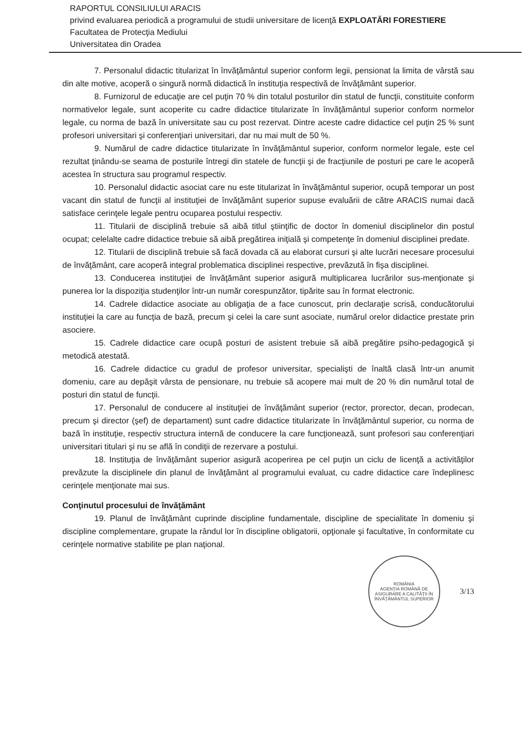RAPORTUL CONSILIULUI ARACIS
privind evaluarea periodică a programului de studii universitare de licenţă EXPLOATĂRI FORESTIERE
Facultatea de Protecţia Mediului
Universitatea din Oradea
7. Personalul didactic titularizat în învăţământul superior conform legii, pensionat la limita de vârstă sau din alte motive, acoperă o singură normă didactică în instituţia respectivă de învăţământ superior.
8. Furnizorul de educaţie are cel puţin 70 % din totalul posturilor din statul de funcţii, constituite conform normativelor legale, sunt acoperite cu cadre didactice titularizate în învăţământul superior conform normelor legale, cu norma de bază în universitate sau cu post rezervat. Dintre aceste cadre didactice cel puţin 25 % sunt profesori universitari şi conferenţiari universitari, dar nu mai mult de 50 %.
9. Numărul de cadre didactice titularizate în învăţământul superior, conform normelor legale, este cel rezultat ţinându-se seama de posturile întregi din statele de funcţii şi de fracţiunile de posturi pe care le acoperă acestea în structura sau programul respectiv.
10. Personalul didactic asociat care nu este titularizat în învăţământul superior, ocupă temporar un post vacant din statul de funcţii al instituţiei de învăţământ superior supuse evaluării de către ARACIS numai dacă satisface cerinţele legale pentru ocuparea postului respectiv.
11. Titularii de disciplină trebuie să aibă titlul ştiinţific de doctor în domeniul disciplinelor din postul ocupat; celelalte cadre didactice trebuie să aibă pregătirea iniţială şi competenţe în domeniul disciplinei predate.
12. Titularii de disciplină trebuie să facă dovada că au elaborat cursuri şi alte lucrări necesare procesului de învăţământ, care acoperă integral problematica disciplinei respective, prevăzută în fişa disciplinei.
13. Conducerea instituţiei de învăţământ superior asigură multiplicarea lucrărilor sus-menţionate şi punerea lor la dispoziţia studenţilor într-un număr corespunzător, tipărite sau în format electronic.
14. Cadrele didactice asociate au obligaţia de a face cunoscut, prin declaraţie scrisă, conducătorului instituţiei la care au funcţia de bază, precum şi celei la care sunt asociate, numărul orelor didactice prestate prin asociere.
15. Cadrele didactice care ocupă posturi de asistent trebuie să aibă pregătire psiho-pedagogică şi metodică atestată.
16. Cadrele didactice cu gradul de profesor universitar, specialişti de înaltă clasă într-un anumit domeniu, care au depăşit vârsta de pensionare, nu trebuie să acopere mai mult de 20 % din numărul total de posturi din statul de funcţii.
17. Personalul de conducere al instituţiei de învăţământ superior (rector, prorector, decan, prodecan, precum şi director (şef) de departament) sunt cadre didactice titularizate în învăţământul superior, cu norma de bază în instituţie, respectiv structura internă de conducere la care funcţionează, sunt profesori sau conferenţiari universitari titulari şi nu se află în condiţii de rezervare a postului.
18. Instituţia de învăţământ superior asigură acoperirea pe cel puţin un ciclu de licenţă a activităţilor prevăzute la disciplinele din planul de învăţământ al programului evaluat, cu cadre didactice care îndeplinesc cerinţele menţionate mai sus.
Conţinutul procesului de învăţământ
19. Planul de învăţământ cuprinde discipline fundamentale, discipline de specialitate în domeniu şi discipline complementare, grupate la rândul lor în discipline obligatorii, opţionale şi facultative, în conformitate cu cerinţele normative stabilite pe plan naţional.
ROMÂNIA
AGENŢIA ROMÂNĂ DE ASIGURARE A CALITĂŢII ÎN ÎNVĂŢĂMÂNTUL SUPERIOR
3/13